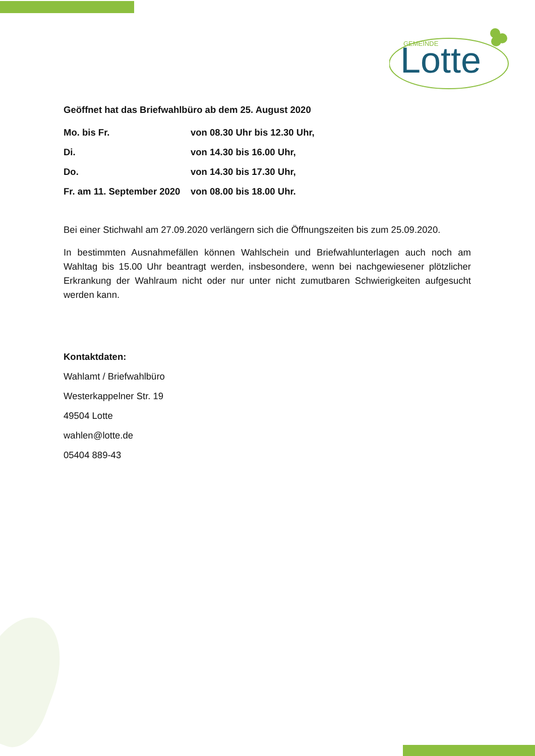GEMEINDE
Lotte
Geöffnet hat das Briefwahlbüro ab dem 25. August 2020
Mo. bis Fr. von 08.30 Uhr bis 12.30 Uhr,
Di. von 14.30 bis 16.00 Uhr,
Do. von 14.30 bis 17.30 Uhr,
Fr. am 11. September 2020 von 08.00 bis 18.00 Uhr.
Bei einer Stichwahl am 27.09.2020 verlängern sich die Öffnungszeiten bis zum 25.09.2020.
In bestimmten Ausnahmefällen können Wahlschein und Briefwahlunterlagen auch noch am Wahltag bis 15.00 Uhr beantragt werden, insbesondere, wenn bei nachgewiesener plötzlicher Erkrankung der Wahlraum nicht oder nur unter nicht zumutbaren Schwierigkeiten aufgesucht werden kann.
Kontaktdaten:
Wahlamt / Briefwahlbüro
Westerkappelner Str. 19
49504 Lotte
wahlen@lotte.de
05404 889-43